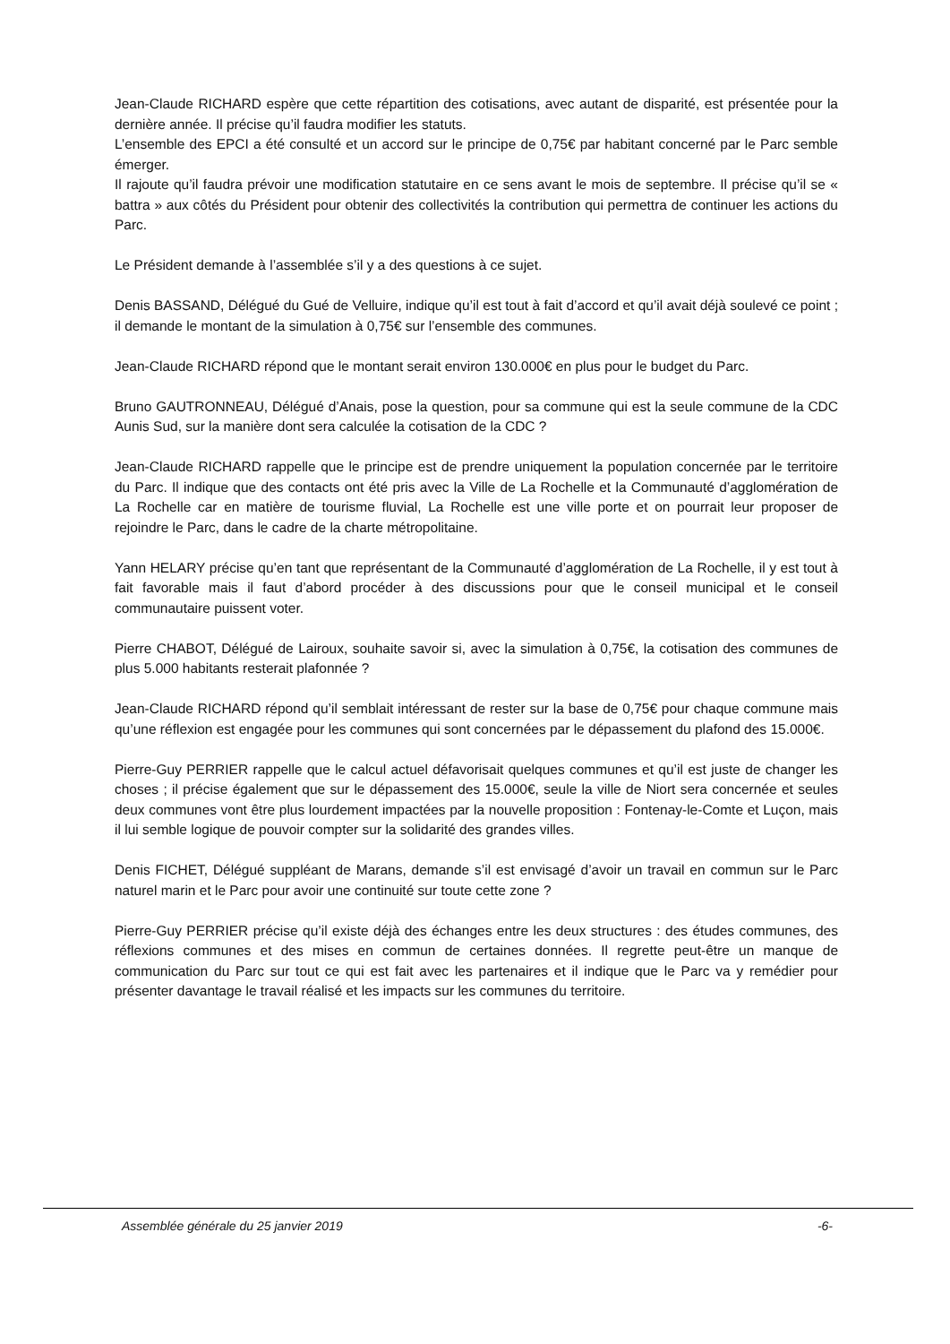Jean-Claude RICHARD espère que cette répartition des cotisations, avec autant de disparité, est présentée pour la dernière année. Il précise qu’il faudra modifier les statuts.
L’ensemble des EPCI a été consulté et un accord sur le principe de 0,75€ par habitant concerné par le Parc semble émerger.
Il rajoute qu’il faudra prévoir une modification statutaire en ce sens avant le mois de septembre. Il précise qu’il se « battra » aux côtés du Président pour obtenir des collectivités la contribution qui permettra de continuer les actions du Parc.
Le Président demande à l’assemblée s’il y a des questions à ce sujet.
Denis BASSAND, Délégué du Gué de Velluire, indique qu’il est tout à fait d’accord et qu’il avait déjà soulevé ce point ; il demande le montant de la simulation à 0,75€ sur l’ensemble des communes.
Jean-Claude RICHARD répond que le montant serait environ 130.000€ en plus pour le budget du Parc.
Bruno GAUTRONNEAU, Délégué d’Anais, pose la question, pour sa commune qui est la seule commune de la CDC Aunis Sud, sur la manière dont sera calculée la cotisation de la CDC ?
Jean-Claude RICHARD rappelle que le principe est de prendre uniquement la population concernée par le territoire du Parc. Il indique que des contacts ont été pris avec la Ville de La Rochelle et la Communauté d’agglomération de La Rochelle car en matière de tourisme fluvial, La Rochelle est une ville porte et on pourrait leur proposer de rejoindre le Parc, dans le cadre de la charte métropolitaine.
Yann HELARY précise qu’en tant que représentant de la Communauté d’agglomération de La Rochelle, il y est tout à fait favorable mais il faut d’abord procéder à des discussions pour que le conseil municipal et le conseil communautaire puissent voter.
Pierre CHABOT, Délégué de Lairoux, souhaite savoir si, avec la simulation à 0,75€, la cotisation des communes de plus 5.000 habitants resterait plafonnée ?
Jean-Claude RICHARD répond qu’il semblait intéressant de rester sur la base de 0,75€ pour chaque commune mais qu’une réflexion est engagée pour les communes qui sont concernées par le dépassement du plafond des 15.000€.
Pierre-Guy PERRIER rappelle que le calcul actuel défavorisait quelques communes et qu’il est juste de changer les choses ; il précise également que sur le dépassement des 15.000€, seule la ville de Niort sera concernée et seules deux communes vont être plus lourdement impactées par la nouvelle proposition : Fontenay-le-Comte et Luçon, mais il lui semble logique de pouvoir compter sur la solidarité des grandes villes.
Denis FICHET, Délégué suppléant de Marans, demande s’il est envisagé d’avoir un travail en commun sur le Parc naturel marin et le Parc pour avoir une continuité sur toute cette zone ?
Pierre-Guy PERRIER précise qu’il existe déjà des échanges entre les deux structures : des études communes, des réflexions communes et des mises en commun de certaines données. Il regrette peut-être un manque de communication du Parc sur tout ce qui est fait avec les partenaires et il indique que le Parc va y remédier pour présenter davantage le travail réalisé et les impacts sur les communes du territoire.
Assemblée générale du 25 janvier 2019 -6-